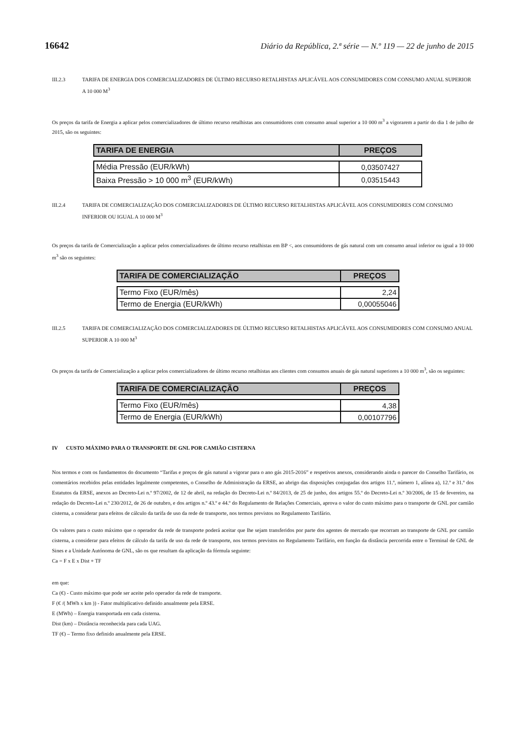16642 Diário da República, 2.ª série — N.º 119 — 22 de junho de 2015
III.2.3 TARIFA DE ENERGIA DOS COMERCIALIZADORES DE ÚLTIMO RECURSO RETALHISTAS APLICÁVEL AOS CONSUMIDORES COM CONSUMO ANUAL SUPERIOR A 10 000 M<sup>3</sup>
Os preços da tarifa de Energia a aplicar pelos comercializadores de último recurso retalhistas aos consumidores com consumo anual superior a 10 000 m<sup>3</sup> a vigorarem a partir do dia 1 de julho de 2015, são os seguintes:
| TARIFA DE ENERGIA | PREÇOS |
| --- | --- |
| Média Pressão (EUR/kWh) | 0,03507427 |
| Baixa Pressão > 10 000 m<sup>3</sup> (EUR/kWh) | 0,03515443 |
III.2.4 TARIFA DE COMERCIALIZAÇÃO DOS COMERCIALIZADORES DE ÚLTIMO RECURSO RETALHISTAS APLICÁVEL AOS CONSUMIDORES COM CONSUMO INFERIOR OU IGUAL A 10 000 M<sup>3</sup>
Os preços da tarifa de Comercialização a aplicar pelos comercializadores de último recurso retalhistas em BP <, aos consumidores de gás natural com um consumo anual inferior ou igual a 10 000 m<sup>3</sup> são os seguintes:
| TARIFA DE COMERCIALIZAÇÃO | PREÇOS |
| --- | --- |
| Termo Fixo (EUR/mês) | 2,24 |
| Termo de Energia (EUR/kWh) | 0,00055046 |
III.2.5 TARIFA DE COMERCIALIZAÇÃO DOS COMERCIALIZADORES DE ÚLTIMO RECURSO RETALHISTAS APLICÁVEL AOS CONSUMIDORES COM CONSUMO ANUAL SUPERIOR A 10 000 M<sup>3</sup>
Os preços da tarifa de Comercialização a aplicar pelos comercializadores de último recurso retalhistas aos clientes com consumos anuais de gás natural superiores a 10 000 m<sup>3</sup>, são os seguintes:
| TARIFA DE COMERCIALIZAÇÃO | PREÇOS |
| --- | --- |
| Termo Fixo (EUR/mês) | 4,38 |
| Termo de Energia (EUR/kWh) | 0,00107796 |
IV CUSTO MÁXIMO PARA O TRANSPORTE DE GNL POR CAMIÃO CISTERNA
Nos termos e com os fundamentos do documento “Tarifas e preços de gás natural a vigorar para o ano gás 2015-2016” e respetivos anexos, considerando ainda o parecer do Conselho Tarifário, os comentários recebidos pelas entidades legalmente competentes, o Conselho de Administração da ERSE, ao abrigo das disposições conjugadas dos artigos 11.º, número 1, alínea a), 12.º e 31.º dos Estatutos da ERSE, anexos ao Decreto-Lei n.º 97/2002, de 12 de abril, na redação do Decreto-Lei n.º 84/2013, de 25 de junho, dos artigos 55.º do Decreto-Lei n.º 30/2006, de 15 de fevereiro, na redação do Decreto-Lei n.º 230/2012, de 26 de outubro, e dos artigos n.º 43.º e 44.º do Regulamento de Relações Comerciais, aprova o valor do custo máximo para o transporte de GNL por camião cisterna, a considerar para efeitos de cálculo da tarifa de uso da rede de transporte, nos termos previstos no Regulamento Tarifário.
Os valores para o custo máximo que o operador da rede de transporte poderá aceitar que lhe sejam transferidos por parte dos agentes de mercado que recorram ao transporte de GNL por camião cisterna, a considerar para efeitos de cálculo da tarifa de uso da rede de transporte, nos termos previstos no Regulamento Tarifário, em função da distância percorrida entre o Terminal de GNL de Sines e a Unidade Autónoma de GNL, são os que resultam da aplicação da fórmula seguinte:
Ca = F x E x Dist + TF
em que:
Ca (€) - Custo máximo que pode ser aceite pelo operador da rede de transporte.
F (€ /( MWh x km )) - Fator multiplicativo definido anualmente pela ERSE.
E (MWh) – Energia transportada em cada cisterna.
Dist (km) – Distância reconhecida para cada UAG.
TF (€) – Termo fixo definido anualmente pela ERSE.